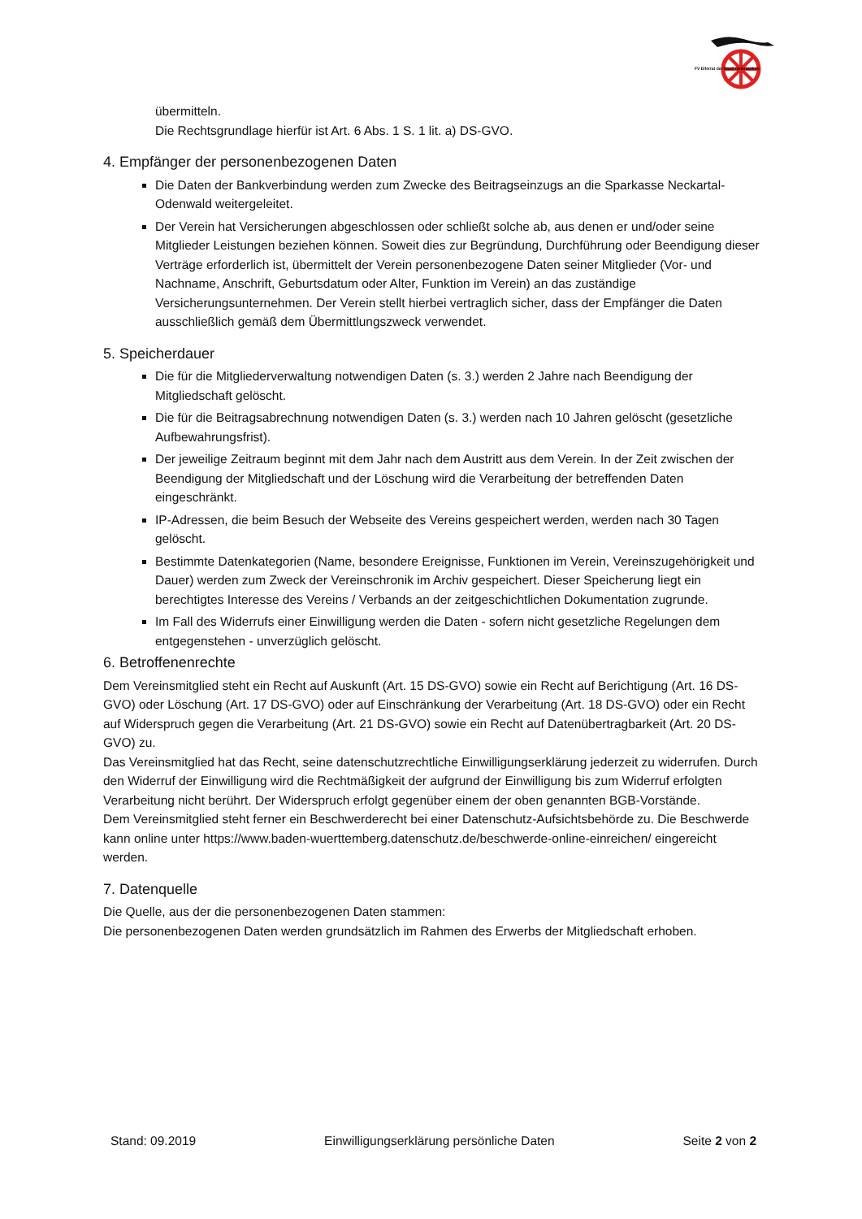FV Elferrat der Stadt Osterburken
übermitteln.
Die Rechtsgrundlage hierfür ist Art. 6 Abs. 1 S. 1 lit. a) DS-GVO.
4. Empfänger der personenbezogenen Daten
Die Daten der Bankverbindung werden zum Zwecke des Beitragseinzugs an die Sparkasse Neckartal-Odenwald weitergeleitet.
Der Verein hat Versicherungen abgeschlossen oder schließt solche ab, aus denen er und/oder seine Mitglieder Leistungen beziehen können. Soweit dies zur Begründung, Durchführung oder Beendigung dieser Verträge erforderlich ist, übermittelt der Verein personenbezogene Daten seiner Mitglieder (Vor- und Nachname, Anschrift, Geburtsdatum oder Alter, Funktion im Verein) an das zuständige Versicherungsunternehmen. Der Verein stellt hierbei vertraglich sicher, dass der Empfänger die Daten ausschließlich gemäß dem Übermittlungszweck verwendet.
5. Speicherdauer
Die für die Mitgliederverwaltung notwendigen Daten (s. 3.) werden 2 Jahre nach Beendigung der Mitgliedschaft gelöscht.
Die für die Beitragsabrechnung notwendigen Daten (s. 3.) werden nach 10 Jahren gelöscht (gesetzliche Aufbewahrungsfrist).
Der jeweilige Zeitraum beginnt mit dem Jahr nach dem Austritt aus dem Verein. In der Zeit zwischen der Beendigung der Mitgliedschaft und der Löschung wird die Verarbeitung der betreffenden Daten eingeschränkt.
IP-Adressen, die beim Besuch der Webseite des Vereins gespeichert werden, werden nach 30 Tagen gelöscht.
Bestimmte Datenkategorien (Name, besondere Ereignisse, Funktionen im Verein, Vereinszugehörigkeit und Dauer) werden zum Zweck der Vereinschronik im Archiv gespeichert. Dieser Speicherung liegt ein berechtigtes Interesse des Vereins / Verbands an der zeitgeschichtlichen Dokumentation zugrunde.
Im Fall des Widerrufs einer Einwilligung werden die Daten - sofern nicht gesetzliche Regelungen dem entgegenstehen - unverzüglich gelöscht.
6. Betroffenenrechte
Dem Vereinsmitglied steht ein Recht auf Auskunft (Art. 15 DS-GVO) sowie ein Recht auf Berichtigung (Art. 16 DS-GVO) oder Löschung (Art. 17 DS-GVO) oder auf Einschränkung der Verarbeitung (Art. 18 DS-GVO) oder ein Recht auf Widerspruch gegen die Verarbeitung (Art. 21 DS-GVO) sowie ein Recht auf Datenübertragbarkeit (Art. 20 DS-GVO) zu.
Das Vereinsmitglied hat das Recht, seine datenschutzrechtliche Einwilligungserklärung jederzeit zu widerrufen. Durch den Widerruf der Einwilligung wird die Rechtmäßigkeit der aufgrund der Einwilligung bis zum Widerruf erfolgten Verarbeitung nicht berührt. Der Widerspruch erfolgt gegenüber einem der oben genannten BGB-Vorstände.
Dem Vereinsmitglied steht ferner ein Beschwerderecht bei einer Datenschutz-Aufsichtsbehörde zu. Die Beschwerde kann online unter https://www.baden-wuerttemberg.datenschutz.de/beschwerde-online-einreichen/ eingereicht werden.
7. Datenquelle
Die Quelle, aus der die personenbezogenen Daten stammen:
Die personenbezogenen Daten werden grundsätzlich im Rahmen des Erwerbs der Mitgliedschaft erhoben.
Stand: 09.2019 Einwilligungserklärung persönliche Daten Seite 2 von 2